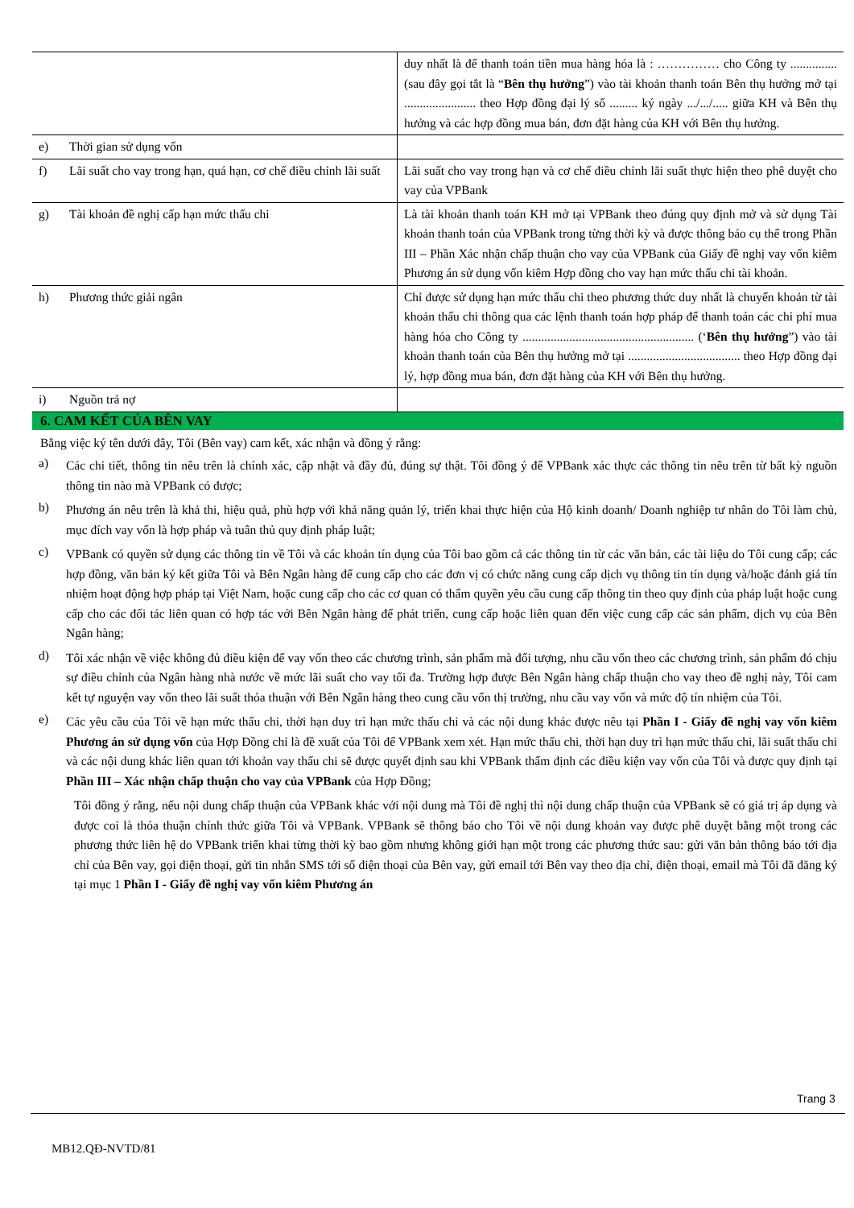| | duy nhất là để thanh toán tiền mua hàng hóa là : …………… cho Công ty ............... (sau đây gọi tắt là “ Bên thụ hưởng ”) vào tài khoản thanh toán Bên thụ hưởng mở tại ....................... theo Hợp đồng đại lý số ......... ký ngày .../.../..... giữa KH và Bên thụ hưởng và các hợp đồng mua bán, đơn đặt hàng của KH với Bên thụ hưởng. |
| e) Thời gian sử dụng vốn | |
| f) Lãi suất cho vay trong hạn, quá hạn, cơ chế điều chỉnh lãi suất | Lãi suất cho vay trong hạn và cơ chế điều chỉnh lãi suất thực hiện theo phê duyệt cho vay của VPBank |
| g) Tài khoản đề nghị cấp hạn mức thấu chi | Là tài khoản thanh toán KH mở tại VPBank theo đúng quy định mở và sử dụng Tài khoản thanh toán của VPBank trong từng thời kỳ và được thông báo cụ thể trong Phần III – Phần Xác nhận chấp thuận cho vay của VPBank của Giấy đề nghị vay vốn kiêm Phương án sử dụng vốn kiêm Hợp đồng cho vay hạn mức thấu chi tài khoản. |
| h) Phương thức giải ngân | Chỉ được sử dụng hạn mức thấu chi theo phương thức duy nhất là chuyển khoản từ tài khoản thấu chi thông qua các lệnh thanh toán hợp pháp để thanh toán các chi phí mua hàng hóa cho Công ty ....................................................... (‘ Bên thụ hưởng ”) vào tài khoản thanh toán của Bên thụ hưởng mở tại .................................... theo Hợp đồng đại lý, hợp đồng mua bán, đơn đặt hàng của KH với Bên thụ hưởng. |
| i) Nguồn trả nợ | |
6. CAM KẾT CỦA BÊN VAY
Bằng việc ký tên dưới đây, Tôi (Bên vay) cam kết, xác nhận và đồng ý rằng:
a) Các chi tiết, thông tin nêu trên là chính xác, cập nhật và đầy đủ, đúng sự thật. Tôi đồng ý để VPBank xác thực các thông tin nêu trên từ bất kỳ nguồn thông tin nào mà VPBank có được;
b) Phương án nêu trên là khả thi, hiệu quả, phù hợp với khả năng quản lý, triển khai thực hiện của Hộ kinh doanh/ Doanh nghiệp tư nhân do Tôi làm chủ, mục đích vay vốn là hợp pháp và tuân thủ quy định pháp luật;
c) VPBank có quyền sử dụng các thông tin về Tôi và các khoản tín dụng của Tôi bao gồm cả các thông tin từ các văn bản, các tài liệu do Tôi cung cấp; các hợp đồng, văn bản ký kết giữa Tôi và Bên Ngân hàng để cung cấp cho các đơn vị có chức năng cung cấp dịch vụ thông tin tín dụng và/hoặc đánh giá tín nhiệm hoạt động hợp pháp tại Việt Nam, hoặc cung cấp cho các cơ quan có thẩm quyền yêu cầu cung cấp thông tin theo quy định của pháp luật hoặc cung cấp cho các đối tác liên quan có hợp tác với Bên Ngân hàng để phát triển, cung cấp hoặc liên quan đến việc cung cấp các sản phẩm, dịch vụ của Bên Ngân hàng;
d) Tôi xác nhận về việc không đủ điều kiện để vay vốn theo các chương trình, sản phẩm mà đối tượng, nhu cầu vốn theo các chương trình, sản phẩm đó chịu sự điều chỉnh của Ngân hàng nhà nước về mức lãi suất cho vay tối đa. Trường hợp được Bên Ngân hàng chấp thuận cho vay theo đề nghị này, Tôi cam kết tự nguyện vay vốn theo lãi suất thỏa thuận với Bên Ngân hàng theo cung cầu vốn thị trường, nhu cầu vay vốn và mức độ tín nhiệm của Tôi.
e) Các yêu cầu của Tôi về hạn mức thấu chi, thời hạn duy trì hạn mức thấu chi và các nội dung khác được nêu tại Phần I - Giấy đề nghị vay vốn kiêm Phương án sử dụng vốn của Hợp Đồng chỉ là đề xuất của Tôi để VPBank xem xét. Hạn mức thấu chi, thời hạn duy trì hạn mức thấu chi, lãi suất thấu chi và các nội dung khác liên quan tới khoản vay thấu chi sẽ được quyết định sau khi VPBank thẩm định các điều kiện vay vốn của Tôi và được quy định tại Phần III – Xác nhận chấp thuận cho vay của VPBank của Hợp Đồng;
Tôi đồng ý rằng, nếu nội dung chấp thuận của VPBank khác với nội dung mà Tôi đề nghị thì nội dung chấp thuận của VPBank sẽ có giá trị áp dụng và được coi là thỏa thuận chính thức giữa Tôi và VPBank. VPBank sẽ thông báo cho Tôi về nội dung khoản vay được phê duyệt bằng một trong các phương thức liên hệ do VPBank triển khai từng thời kỳ bao gồm nhưng không giới hạn một trong các phương thức sau: gửi văn bản thông báo tới địa chỉ của Bên vay, gọi điện thoại, gửi tin nhắn SMS tới số điện thoại của Bên vay, gửi email tới Bên vay theo địa chỉ, điện thoại, email mà Tôi đã đăng ký tại mục 1 Phần I - Giấy đề nghị vay vốn kiêm Phương án
Trang 3
MB12.QĐ-NVTD/81